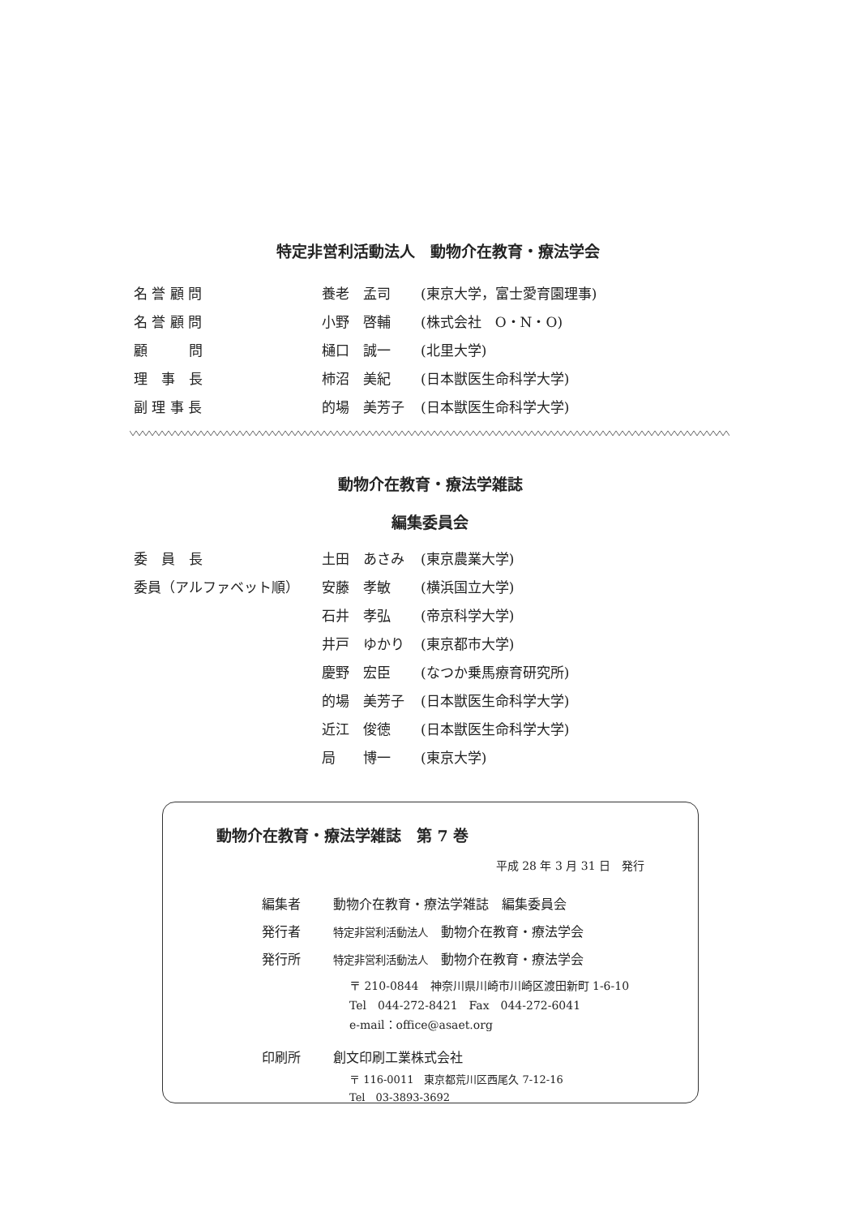特定非営利活動法人　動物介在教育・療法学会
| 名 誉 顧 問 | 養老 孟司 | (東京大学，富士愛育園理事) |
| 名 誉 顧 問 | 小野 啓輔 | (株式会社 O・N・O) |
| 顧 問 | 樋口 誠一 | (北里大学) |
| 理 事 長 | 柿沼 美紀 | (日本獣医生命科学大学) |
| 副 理 事 長 | 的場 美芳子 | (日本獣医生命科学大学) |
動物介在教育・療法学雑誌
編集委員会
| 委 員 長 | 土田 あさみ | (東京農業大学) |
| 委員（アルファベット順） | 安藤 孝敏 | (横浜国立大学) |
| | 石井 孝弘 | (帝京科学大学) |
| | 井戸 ゆかり | (東京都市大学) |
| | 慶野 宏臣 | (なつか乗馬療育研究所) |
| | 的場 美芳子 | (日本獣医生命科学大学) |
| | 近江 俊徳 | (日本獣医生命科学大学) |
| | 局 博一 | (東京大学) |
動物介在教育・療法学雑誌　第 7 巻
平成 28 年 3 月 31 日　発行
| 編集者 | 動物介在教育・療法学雑誌 編集委員会 |
| 発行者 | 特定非営利活動法人 動物介在教育・療法学会 |
| 発行所 | 特定非営利活動法人 動物介在教育・療法学会 〒 210-0844 神奈川県川崎市川崎区渡田新町 1-6-10 Tel 044-272-8421 Fax 044-272-6041 e-mail：office@asaet.org |
| 印刷所 | 創文印刷工業株式会社 〒 116-0011 東京都荒川区西尾久 7-12-16 Tel 03-3893-3692 |